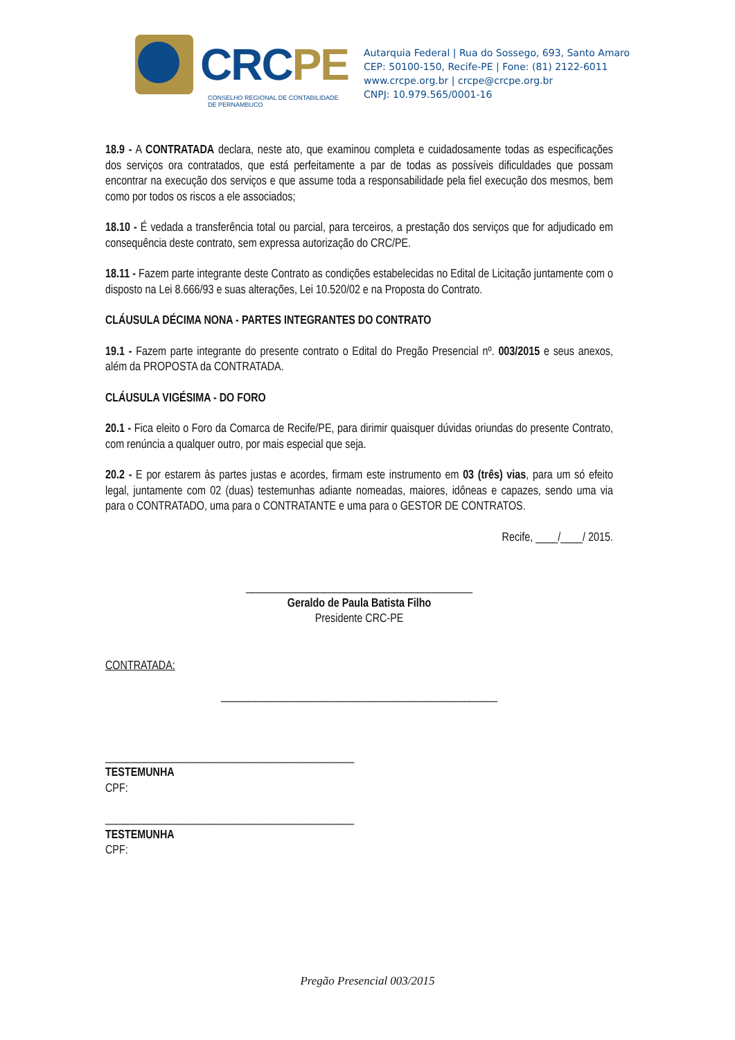CRCPE
CONSELHO REGIONAL DE CONTABILIDADE
DE PERNAMBUCO
Autarquia Federal | Rua do Sossego, 693, Santo Amaro
CEP: 50100-150, Recife-PE | Fone: (81) 2122-6011
www.crcpe.org.br | crcpe@crcpe.org.br
CNPJ: 10.979.565/0001-16
18.9 - A CONTRATADA declara, neste ato, que examinou completa e cuidadosamente todas as especificações dos serviços ora contratados, que está perfeitamente a par de todas as possíveis dificuldades que possam encontrar na execução dos serviços e que assume toda a responsabilidade pela fiel execução dos mesmos, bem como por todos os riscos a ele associados;
18.10 - É vedada a transferência total ou parcial, para terceiros, a prestação dos serviços que for adjudicado em consequência deste contrato, sem expressa autorização do CRC/PE.
18.11 - Fazem parte integrante deste Contrato as condições estabelecidas no Edital de Licitação juntamente com o disposto na Lei 8.666/93 e suas alterações, Lei 10.520/02 e na Proposta do Contrato.
CLÁUSULA DÉCIMA NONA - PARTES INTEGRANTES DO CONTRATO
19.1 - Fazem parte integrante do presente contrato o Edital do Pregão Presencial nº. 003/2015 e seus anexos, além da PROPOSTA da CONTRATADA.
CLÁUSULA VIGÉSIMA - DO FORO
20.1 - Fica eleito o Foro da Comarca de Recife/PE, para dirimir quaisquer dúvidas oriundas do presente Contrato, com renúncia a qualquer outro, por mais especial que seja.
20.2 - E por estarem às partes justas e acordes, firmam este instrumento em 03 (três) vias, para um só efeito legal, juntamente com 02 (duas) testemunhas adiante nomeadas, maiores, idôneas e capazes, sendo uma via para o CONTRATADO, uma para o CONTRATANTE e uma para o GESTOR DE CONTRATOS.
Recife, ____/____/ 2015.
_________________________________________
Geraldo de Paula Batista Filho
Presidente CRC-PE
CONTRATADA:
__________________________________________________
_____________________________________________
TESTEMUNHA
CPF:
_____________________________________________
TESTEMUNHA
CPF:
Pregão Presencial 003/2015